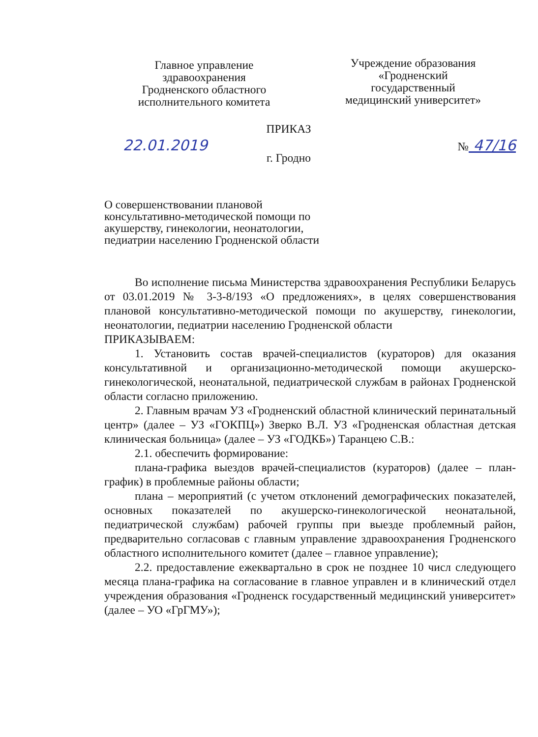Главное управление
здравоохранения
Гродненского областного
исполнительного комитета
Учреждение образования
«Гродненский
государственный
медицинский университет»
ПРИКАЗ
22.01.2019 № 47/16
г. Гродно
О совершенствовании плановой консультативно-методической помощи по акушерству, гинекологии, неонатологии, педиатрии населению Гродненской области
Во исполнение письма Министерства здравоохранения Республики Беларусь от 03.01.2019 № 3-3-8/193 «О предложениях», в целях совершенствования плановой консультативно-методической помощи по акушерству, гинекологии, неонатологии, педиатрии населению Гродненской области
ПРИКАЗЫВАЕМ:
1. Установить состав врачей-специалистов (кураторов) для оказания консультативной и организационно-методической помощи акушерско-гинекологической, неонатальной, педиатрической службам в районах Гродненской области согласно приложению.
2. Главным врачам УЗ «Гродненский областной клинический перинатальный центр» (далее – УЗ «ГОКПЦ») Зверко В.Л. УЗ «Гродненская областная детская клиническая больница» (далее – УЗ «ГОДКБ») Таранцею С.В.:
2.1. обеспечить формирование:
плана-графика выездов врачей-специалистов (кураторов) (далее – план-график) в проблемные районы области;
плана – мероприятий (с учетом отклонений демографических показателей, основных показателей по акушерско-гинекологической неонатальной, педиатрической службам) рабочей группы при выезде проблемный район, предварительно согласовав с главным управление здравоохранения Гродненского областного исполнительного комитет (далее – главное управление);
2.2. предоставление ежеквартально в срок не позднее 10 числ следующего месяца плана-графика на согласование в главное управлен и в клинический отдел учреждения образования «Гродненск государственный медицинский университет» (далее – УО «ГрГМУ»);